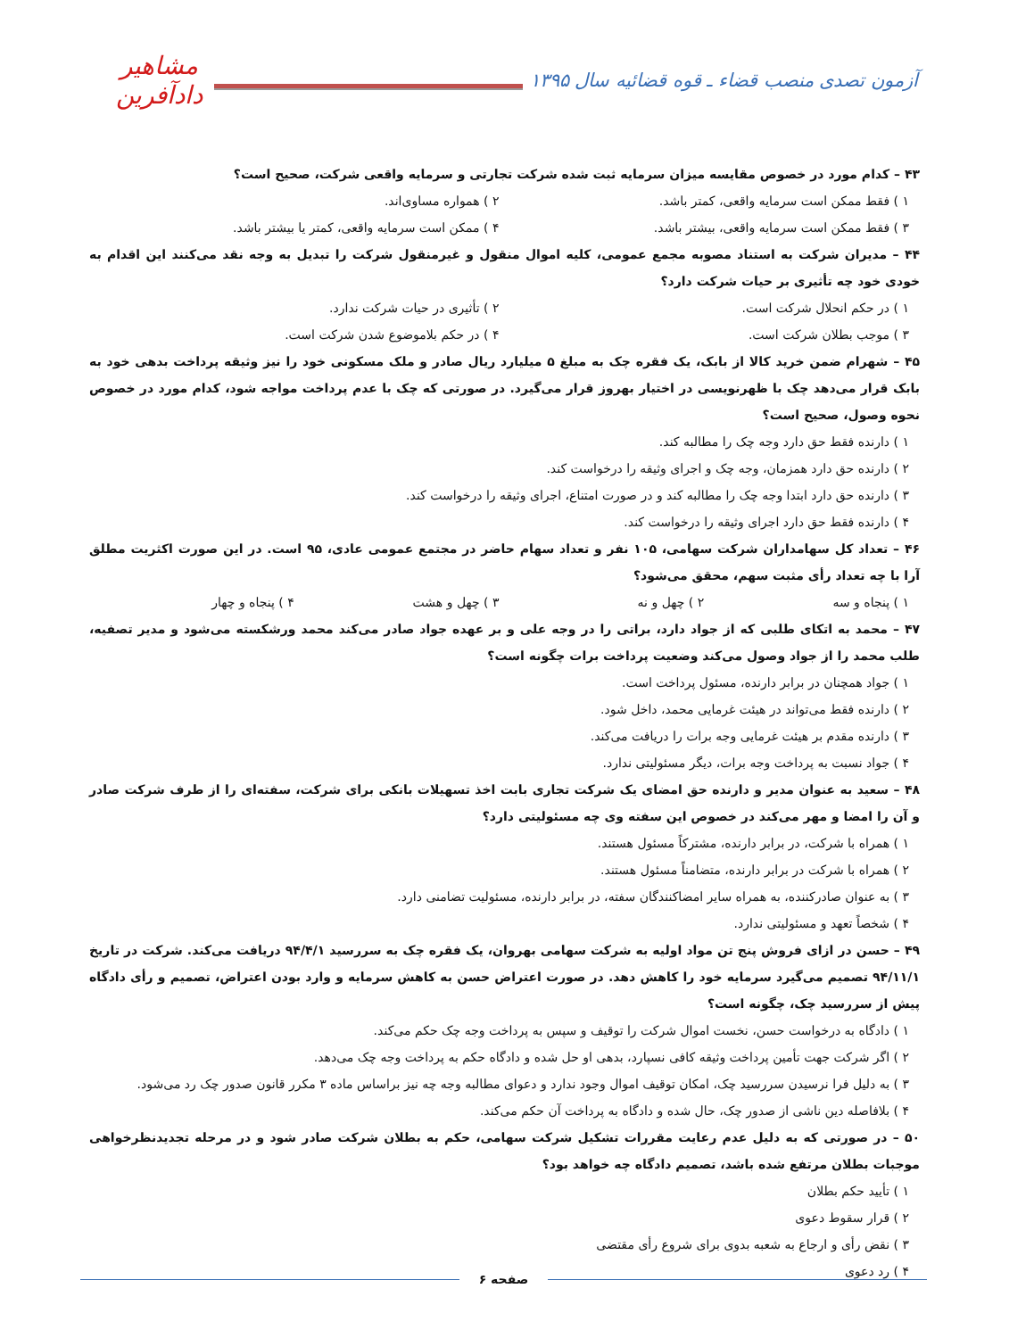آزمون تصدی منصب قضاء ـ قوه قضائیه سال ۱۳۹۵
مشاهیر دادآفرین
۴۳ – کدام مورد در خصوص مقایسه میزان سرمایه ثبت شده شرکت تجارتی و سرمایه واقعی شرکت، صحیح است؟
۱ ) فقط ممکن است سرمایه واقعی، کمتر باشد. ۲ ) همواره مساوی‌اند.
۳ ) فقط ممکن است سرمایه واقعی، بیشتر باشد. ۴ ) ممکن است سرمایه واقعی، کمتر یا بیشتر باشد.
۴۴ – مدیران شرکت به استناد مصوبه مجمع عمومی، کلیه اموال منقول و غیرمنقول شرکت را تبدیل به وجه نقد می‌کنند این اقدام به خودی خود چه تأثیری بر حیات شرکت دارد؟
۱ ) در حکم انحلال شرکت است. ۲ ) تأثیری در حیات شرکت ندارد.
۳ ) موجب بطلان شرکت است. ۴ ) در حکم بلاموضوع شدن شرکت است.
۴۵ – شهرام ضمن خرید کالا از بابک، یک فقره چک به مبلغ ۵ میلیارد ریال صادر و ملک مسکونی خود را نیز وثیقه پرداخت بدهی خود به بابک قرار می‌دهد چک با ظهرنویسی در اختیار بهروز قرار می‌گیرد. در صورتی که چک با عدم پرداخت مواجه شود، کدام مورد در خصوص نحوه وصول، صحیح است؟
۱ ) دارنده فقط حق دارد وجه چک را مطالبه کند.
۲ ) دارنده حق دارد همزمان، وجه چک و اجرای وثیقه را درخواست کند.
۳ ) دارنده حق دارد ابتدا وجه چک را مطالبه کند و در صورت امتناع، اجرای وثیقه را درخواست کند.
۴ ) دارنده فقط حق دارد اجرای وثیقه را درخواست کند.
۴۶ – تعداد کل سهامداران شرکت سهامی، ۱۰۵ نفر و تعداد سهام حاضر در مجتمع عمومی عادی، ۹۵ است. در این صورت اکثریت مطلق آرا با چه تعداد رأی مثبت سهم، محقق می‌شود؟
۱ ) پنجاه و سه ۲ ) چهل و نه ۳ ) چهل و هشت ۴ ) پنجاه و چهار
۴۷ – محمد به اتکای طلبی که از جواد دارد، براتی را در وجه علی و بر عهده جواد صادر می‌کند محمد ورشکسته می‌شود و مدیر تصفیه، طلب محمد را از جواد وصول می‌کند وضعیت پرداخت برات چگونه است؟
۱ ) جواد همچنان در برابر دارنده، مسئول پرداخت است.
۲ ) دارنده فقط می‌تواند در هیئت غرمایی محمد، داخل شود.
۳ ) دارنده مقدم بر هیئت غرمایی وجه برات را دریافت می‌کند.
۴ ) جواد نسبت به پرداخت وجه برات، دیگر مسئولیتی ندارد.
۴۸ – سعید به عنوان مدیر و دارنده حق امضای یک شرکت تجاری بابت اخذ تسهیلات بانکی برای شرکت، سفته‌ای را از طرف شرکت صادر و آن را امضا و مهر می‌کند در خصوص این سفته وی چه مسئولیتی دارد؟
۱ ) همراه با شرکت، در برابر دارنده، مشترکاً مسئول هستند.
۲ ) همراه با شرکت در برابر دارنده، متضامناً مسئول هستند.
۳ ) به عنوان صادرکننده، به همراه سایر امضاکنندگان سفته، در برابر دارنده، مسئولیت تضامنی دارد.
۴ ) شخصاً تعهد و مسئولیتی ندارد.
۴۹ – حسن در ازای فروش پنج تن مواد اولیه به شرکت سهامی بهروان، یک فقره چک به سررسید ۹۴/۴/۱ دریافت می‌کند. شرکت در تاریخ ۹۴/۱۱/۱ تصمیم می‌گیرد سرمایه خود را کاهش دهد. در صورت اعتراض حسن به کاهش سرمایه و وارد بودن اعتراض، تصمیم و رأی دادگاه پیش از سررسید چک، چگونه است؟
۱ ) دادگاه به درخواست حسن، نخست اموال شرکت را توقیف و سپس به پرداخت وجه چک حکم می‌کند.
۲ ) اگر شرکت جهت تأمین پرداخت وثیقه کافی نسپارد، بدهی او حل شده و دادگاه حکم به پرداخت وجه چک می‌دهد.
۳ ) به دلیل فرا نرسیدن سررسید چک، امکان توقیف اموال وجود ندارد و دعوای مطالبه وجه چه نیز براساس ماده ۳ مکرر قانون صدور چک رد می‌شود.
۴ ) بلافاصله دین ناشی از صدور چک، حال شده و دادگاه به پرداخت آن حکم می‌کند.
۵۰ – در صورتی که به دلیل عدم رعایت مقررات تشکیل شرکت سهامی، حکم به بطلان شرکت صادر شود و در مرحله تجدیدنظرخواهی موجبات بطلان مرتفع شده باشد، تصمیم دادگاه چه خواهد بود؟
۱ ) تأیید حکم بطلان
۲ ) قرار سقوط دعوی
۳ ) نقض رأی و ارجاع به شعبه بدوی برای شروع رأی مقتضی
۴ ) رد دعوی
صفحه ۶